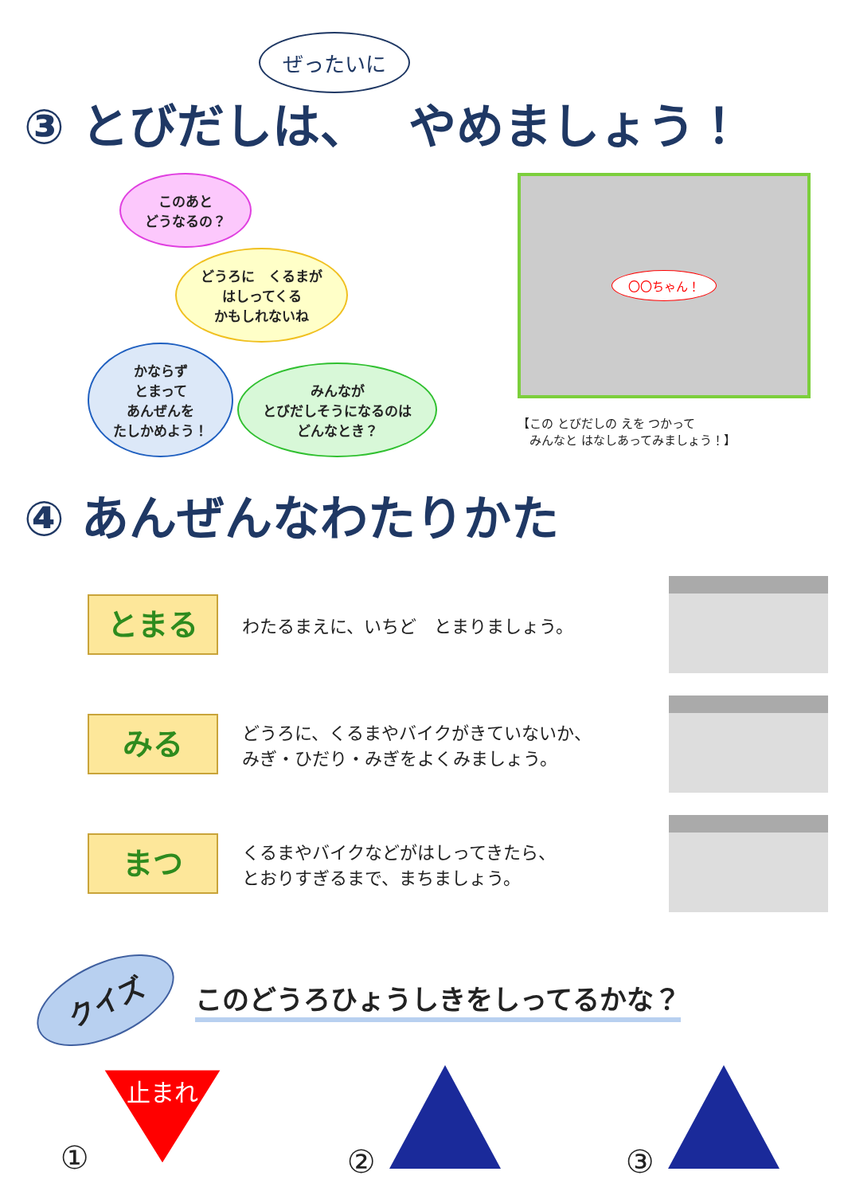ぜったいに
③ とびだしは、　 やめましょう！
このあと
どうなるの？
どうろに　くるまが
はしってくる
かもしれないね
かならず
とまって
あんぜんを
たしかめよう！
みんなが
とびだしそうになるのは
どんなとき？
〇〇ちゃん！
【この とびだしの えを つかって
　みんなと はなしあってみましょう！】
④ あんぜんなわたりかた
とまる
わたるまえに、いちど　とまりましょう。
みる
どうろに、くるまやバイクがきていないか、
みぎ・ひだり・みぎをよくみましょう。
まつ
くるまやバイクなどがはしってきたら、
とおりすぎるまで、まちましょう。
クイズ
このどうろひょうしきをしってるかな？
①
止まれ
② ③